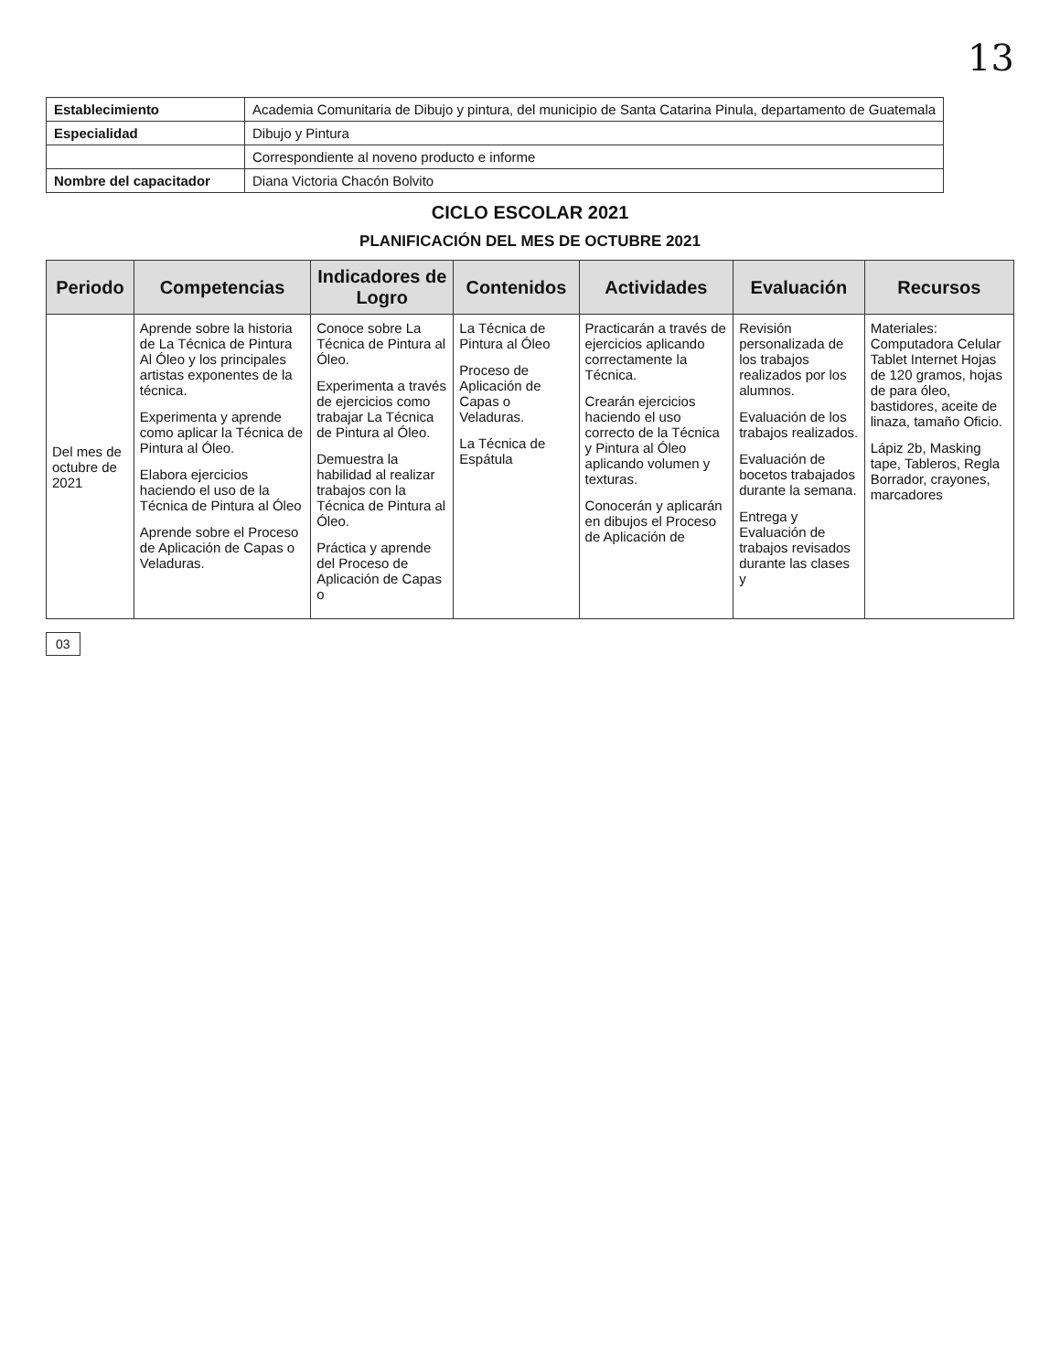13
| Establecimiento | Academia Comunitaria de Dibujo y pintura, del municipio de Santa Catarina Pinula, departamento de Guatemala |
| Especialidad | Dibujo y Pintura |
| | Correspondiente al noveno producto e informe |
| Nombre del capacitador | Diana Victoria Chacón Bolvito |
CICLO ESCOLAR 2021
PLANIFICACIÓN DEL MES DE OCTUBRE 2021
| Periodo | Competencias | Indicadores de Logro | Contenidos | Actividades | Evaluación | Recursos |
| --- | --- | --- | --- | --- | --- | --- |
| Del mes de octubre de 2021 | Aprende sobre la historia de La Técnica de Pintura Al Óleo y los principales artistas exponentes de la técnica. Experimenta y aprende como aplicar la Técnica de Pintura al Óleo. Elabora ejercicios haciendo el uso de la Técnica de Pintura al Óleo Aprende sobre el Proceso de Aplicación de Capas o Veladuras. | Conoce sobre La Técnica de Pintura al Óleo. Experimenta a través de ejercicios como trabajar La Técnica de Pintura al Óleo. Demuestra la habilidad al realizar trabajos con la Técnica de Pintura al Óleo. Práctica y aprende del Proceso de Aplicación de Capas o | La Técnica de Pintura al Óleo Proceso de Aplicación de Capas o Veladuras. La Técnica de Espátula | Practicarán a través de ejercicios aplicando correctamente la Técnica. Crearán ejercicios haciendo el uso correcto de la Técnica y Pintura al Óleo aplicando volumen y texturas. Conocerán y aplicarán en dibujos el Proceso de Aplicación de | Revisión personalizada de los trabajos realizados por los alumnos. Evaluación de los trabajos realizados. Evaluación de bocetos trabajados durante la semana. Entrega y Evaluación de trabajos revisados durante las clases y | Materiales: Computadora Celular Tablet Internet Hojas de 120 gramos, hojas de para óleo, bastidores, aceite de linaza, tamaño Oficio. Lápiz 2b, Masking tape, Tableros, Regla Borrador, crayones, marcadores |
03